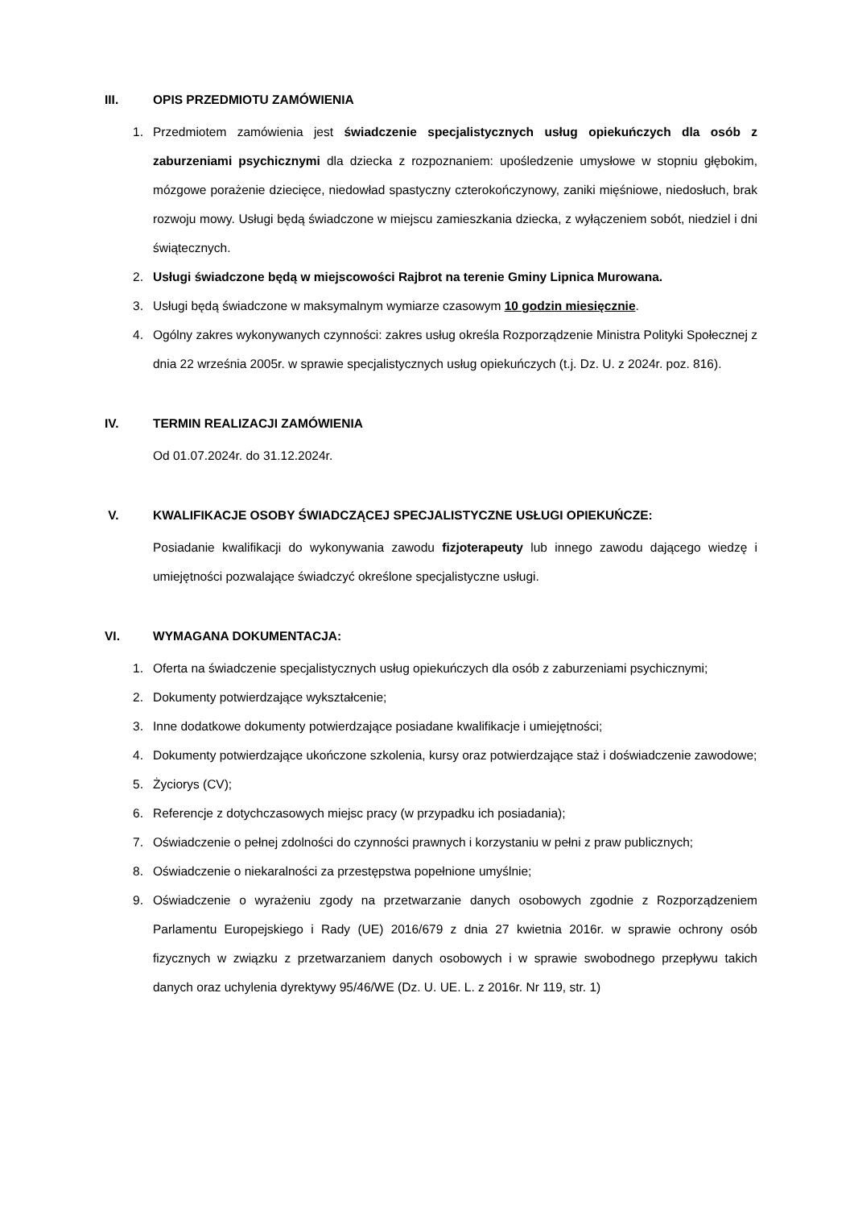III. OPIS PRZEDMIOTU ZAMÓWIENIA
1. Przedmiotem zamówienia jest świadczenie specjalistycznych usług opiekuńczych dla osób z zaburzeniami psychicznymi dla dziecka z rozpoznaniem: upośledzenie umysłowe w stopniu głębokim, mózgowe porażenie dziecięce, niedowład spastyczny czterokończynowy, zaniki mięśniowe, niedosłuch, brak rozwoju mowy. Usługi będą świadczone w miejscu zamieszkania dziecka, z wyłączeniem sobót, niedziel i dni świątecznych.
2. Usługi świadczone będą w miejscowości Rajbrot na terenie Gminy Lipnica Murowana.
3. Usługi będą świadczone w maksymalnym wymiarze czasowym 10 godzin miesięcznie.
4. Ogólny zakres wykonywanych czynności: zakres usług określa Rozporządzenie Ministra Polityki Społecznej z dnia 22 września 2005r. w sprawie specjalistycznych usług opiekuńczych (t.j. Dz. U. z 2024r. poz. 816).
IV. TERMIN REALIZACJI ZAMÓWIENIA
Od 01.07.2024r. do 31.12.2024r.
V. KWALIFIKACJE OSOBY ŚWIADCZĄCEJ SPECJALISTYCZNE USŁUGI OPIEKUŃCZE:
Posiadanie kwalifikacji do wykonywania zawodu fizjoterapeuty lub innego zawodu dającego wiedzę i umiejętności pozwalające świadczyć określone specjalistyczne usługi.
VI. WYMAGANA DOKUMENTACJA:
1. Oferta na świadczenie specjalistycznych usług opiekuńczych dla osób z zaburzeniami psychicznymi;
2. Dokumenty potwierdzające wykształcenie;
3. Inne dodatkowe dokumenty potwierdzające posiadane kwalifikacje i umiejętności;
4. Dokumenty potwierdzające ukończone szkolenia, kursy oraz potwierdzające staż i doświadczenie zawodowe;
5. Życiorys (CV);
6. Referencje z dotychczasowych miejsc pracy (w przypadku ich posiadania);
7. Oświadczenie o pełnej zdolności do czynności prawnych i korzystaniu w pełni z praw publicznych;
8. Oświadczenie o niekaralności za przestępstwa popełnione umyślnie;
9. Oświadczenie o wyrażeniu zgody na przetwarzanie danych osobowych zgodnie z Rozporządzeniem Parlamentu Europejskiego i Rady (UE) 2016/679 z dnia 27 kwietnia 2016r. w sprawie ochrony osób fizycznych w związku z przetwarzaniem danych osobowych i w sprawie swobodnego przepływu takich danych oraz uchylenia dyrektywy 95/46/WE (Dz. U. UE. L. z 2016r. Nr 119, str. 1)